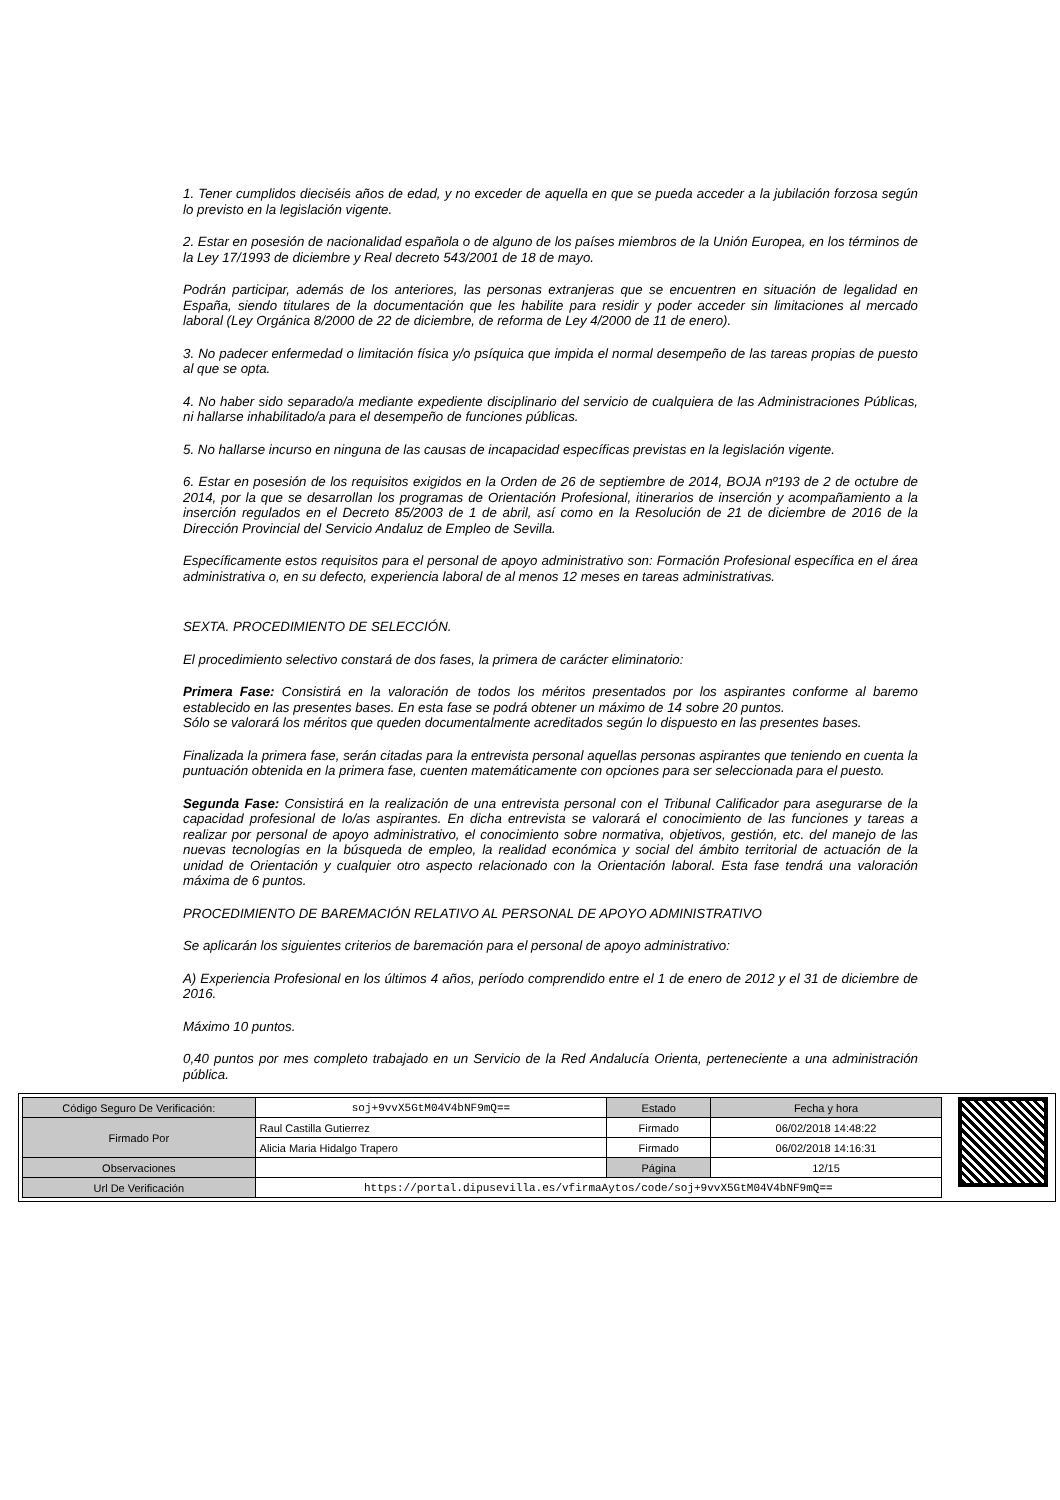1. Tener cumplidos dieciséis años de edad, y no exceder de aquella en que se pueda acceder a la jubilación forzosa según lo previsto en la legislación vigente.
2. Estar en posesión de nacionalidad española o de alguno de los países miembros de la Unión Europea, en los términos de la Ley 17/1993 de diciembre y Real decreto 543/2001 de 18 de mayo.
Podrán participar, además de los anteriores, las personas extranjeras que se encuentren en situación de legalidad en España, siendo titulares de la documentación que les habilite para residir y poder acceder sin limitaciones al mercado laboral (Ley Orgánica 8/2000 de 22 de diciembre, de reforma de Ley 4/2000 de 11 de enero).
3. No padecer enfermedad o limitación física y/o psíquica que impida el normal desempeño de las tareas propias de puesto al que se opta.
4. No haber sido separado/a mediante expediente disciplinario del servicio de cualquiera de las Administraciones Públicas, ni hallarse inhabilitado/a para el desempeño de funciones públicas.
5. No hallarse incurso en ninguna de las causas de incapacidad específicas previstas en la legislación vigente.
6. Estar en posesión de los requisitos exigidos en la Orden de 26 de septiembre de 2014, BOJA nº193 de 2 de octubre de 2014, por la que se desarrollan los programas de Orientación Profesional, itinerarios de inserción y acompañamiento a la inserción regulados en el Decreto 85/2003 de 1 de abril, así como en la Resolución de 21 de diciembre de 2016 de la Dirección Provincial del Servicio Andaluz de Empleo de Sevilla.
Específicamente estos requisitos para el personal de apoyo administrativo son: Formación Profesional específica en el área administrativa o, en su defecto, experiencia laboral de al menos 12 meses en tareas administrativas.
SEXTA. PROCEDIMIENTO DE SELECCIÓN.
El procedimiento selectivo constará de dos fases, la primera de carácter eliminatorio:
Primera Fase: Consistirá en la valoración de todos los méritos presentados por los aspirantes conforme al baremo establecido en las presentes bases. En esta fase se podrá obtener un máximo de 14 sobre 20 puntos.
Sólo se valorará los méritos que queden documentalmente acreditados según lo dispuesto en las presentes bases.
Finalizada la primera fase, serán citadas para la entrevista personal aquellas personas aspirantes que teniendo en cuenta la puntuación obtenida en la primera fase, cuenten matemáticamente con opciones para ser seleccionada para el puesto.
Segunda Fase: Consistirá en la realización de una entrevista personal con el Tribunal Calificador para asegurarse de la capacidad profesional de lo/as aspirantes. En dicha entrevista se valorará el conocimiento de las funciones y tareas a realizar por personal de apoyo administrativo, el conocimiento sobre normativa, objetivos, gestión, etc. del manejo de las nuevas tecnologías en la búsqueda de empleo, la realidad económica y social del ámbito territorial de actuación de la unidad de Orientación y cualquier otro aspecto relacionado con la Orientación laboral. Esta fase tendrá una valoración máxima de 6 puntos.
PROCEDIMIENTO DE BAREMACIÓN RELATIVO AL PERSONAL DE APOYO ADMINISTRATIVO
Se aplicarán los siguientes criterios de baremación para el personal de apoyo administrativo:
A) Experiencia Profesional en los últimos 4 años, período comprendido entre el 1 de enero de 2012 y el 31 de diciembre de 2016.
Máximo 10 puntos.
0,40 puntos por mes completo trabajado en un Servicio de la Red Andalucía Orienta, perteneciente a una administración pública.
| Código Seguro De Verificación: | soj+9vvX5GtM04V4bNF9mQ== | Estado | Fecha y hora |
| Firmado Por | Raul Castilla Gutierrez | Firmado | 06/02/2018 14:48:22 |
| | Alicia Maria Hidalgo Trapero | Firmado | 06/02/2018 14:16:31 |
| Observaciones | | Página | 12/15 |
| Url De Verificación | https://portal.dipusevilla.es/vfirmaAytos/code/soj+9vvX5GtM04V4bNF9mQ== | | |